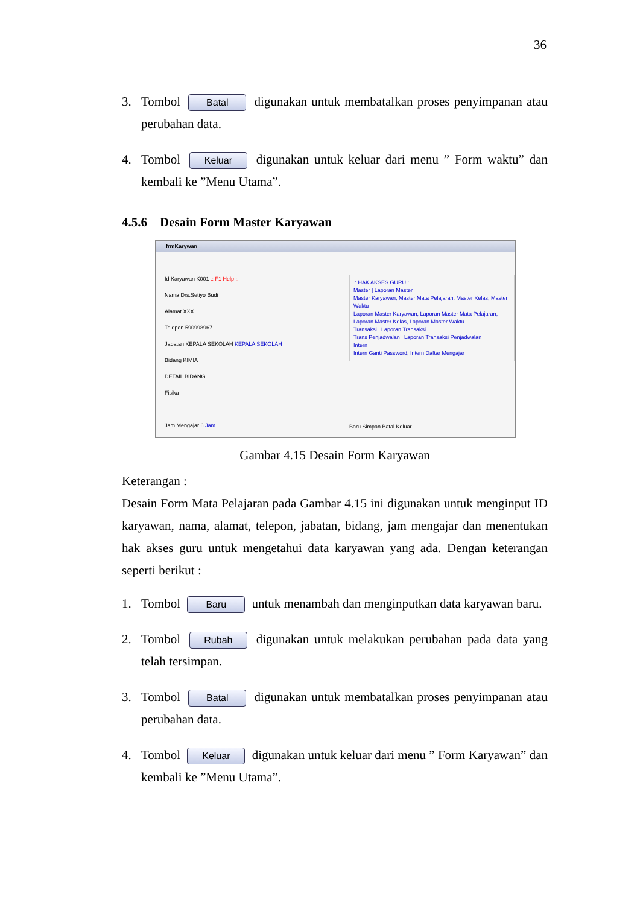36
3. Tombol Batal digunakan untuk membatalkan proses penyimpanan atau perubahan data.
4. Tombol Keluar digunakan untuk keluar dari menu ” Form waktu” dan kembali ke ”Menu Utama”.
4.5.6 Desain Form Master Karyawan
frmKarywan
Id Karyawan K001 .: F1 Help :.
Nama Drs.Setiyo Budi
Alamat XXX
Telepon 590998967
Jabatan KEPALA SEKOLAH KEPALA SEKOLAH
Bidang KIMIA
DETAIL BIDANG
Fisika
Jam Mengajar 6 Jam
.: HAK AKSES GURU :.
Master | Laporan Master
Master Karyawan, Master Mata Pelajaran, Master Kelas, Master Waktu
Laporan Master Karyawan, Laporan Master Mata Pelajaran, Laporan Master Kelas, Laporan Master Waktu
Transaksi | Laporan Transaksi
Trans Penjadwalan | Laporan Transaksi Penjadwalan
Intern
Intern Ganti Password, Intern Daftar Mengajar
Baru Simpan Batal Keluar
Gambar 4.15 Desain Form Karyawan
Keterangan :
Desain Form Mata Pelajaran pada Gambar 4.15 ini digunakan untuk menginput ID karyawan, nama, alamat, telepon, jabatan, bidang, jam mengajar dan menentukan hak akses guru untuk mengetahui data karyawan yang ada. Dengan keterangan seperti berikut :
1. Tombol Baru untuk menambah dan menginputkan data karyawan baru.
2. Tombol Rubah digunakan untuk melakukan perubahan pada data yang telah tersimpan.
3. Tombol Batal digunakan untuk membatalkan proses penyimpanan atau perubahan data.
4. Tombol Keluar digunakan untuk keluar dari menu ” Form Karyawan” dan kembali ke ”Menu Utama”.